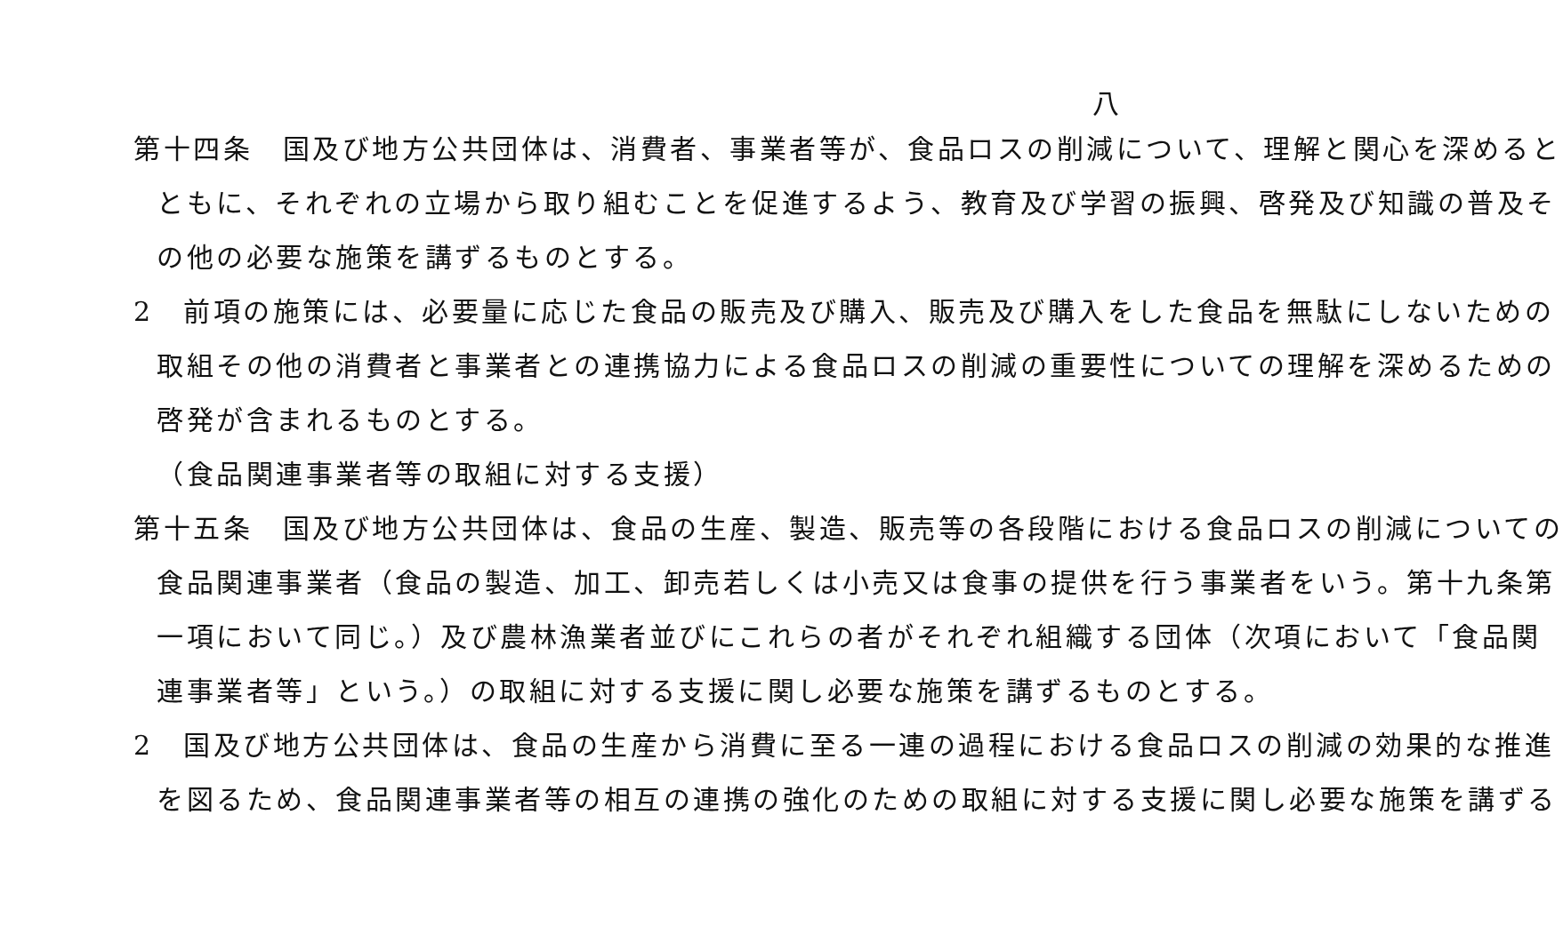八
第十四条　国及び地方公共団体は、消費者、事業者等が、食品ロスの削減について、理解と関心を深めると
ともに、それぞれの立場から取り組むことを促進するよう、教育及び学習の振興、啓発及び知識の普及そ
の他の必要な施策を講ずるものとする。
2　前項の施策には、必要量に応じた食品の販売及び購入、販売及び購入をした食品を無駄にしないための
取組その他の消費者と事業者との連携協力による食品ロスの削減の重要性についての理解を深めるための
啓発が含まれるものとする。
（食品関連事業者等の取組に対する支援）
第十五条　国及び地方公共団体は、食品の生産、製造、販売等の各段階における食品ロスの削減についての
食品関連事業者（食品の製造、加工、卸売若しくは小売又は食事の提供を行う事業者をいう。第十九条第
一項において同じ。）及び農林漁業者並びにこれらの者がそれぞれ組織する団体（次項において「食品関
連事業者等」という。）の取組に対する支援に関し必要な施策を講ずるものとする。
2　国及び地方公共団体は、食品の生産から消費に至る一連の過程における食品ロスの削減の効果的な推進
を図るため、食品関連事業者等の相互の連携の強化のための取組に対する支援に関し必要な施策を講ずる